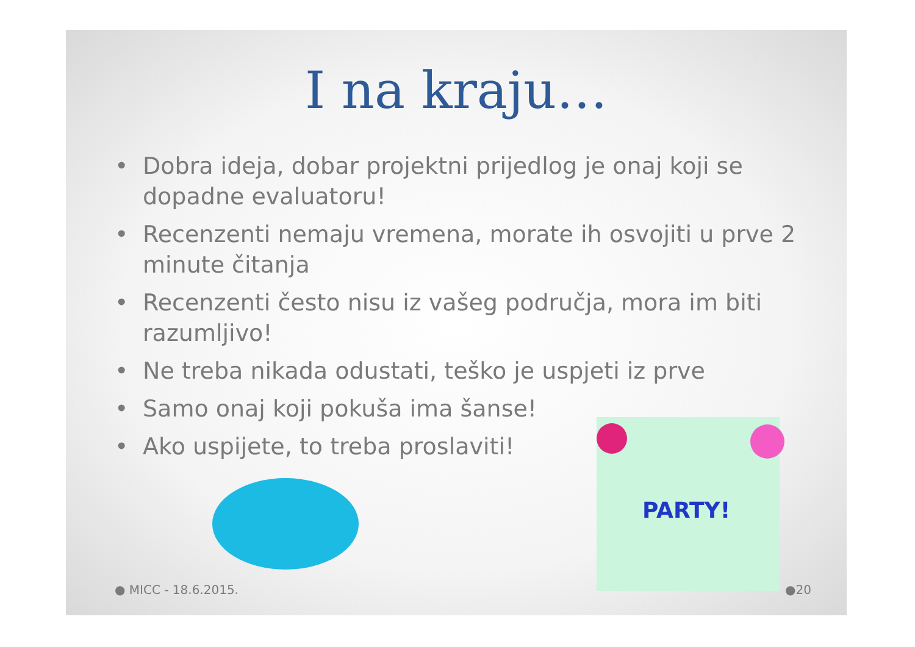I na kraju…
• Dobra ideja, dobar projektni prijedlog je onaj koji se dopadne evaluatoru!
• Recenzenti nemaju vremena, morate ih osvojiti u prve 2 minute čitanja
• Recenzenti često nisu iz vašeg područja, mora im biti razumljivo!
• Ne treba nikada odustati, teško je uspjeti iz prve
• Samo onaj koji pokuša ima šanse!
• Ako uspijete, to treba proslaviti!
PARTY!
● MICC - 18.6.2015. ●20